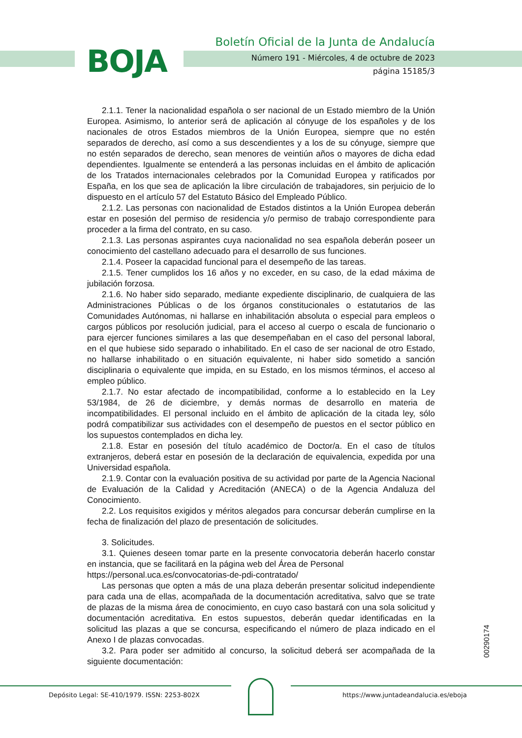BOJA
Boletín Oficial de la Junta de Andalucía
Número 191 - Miércoles, 4 de octubre de 2023
página 15185/3
2.1.1. Tener la nacionalidad española o ser nacional de un Estado miembro de la Unión Europea. Asimismo, lo anterior será de aplicación al cónyuge de los españoles y de los nacionales de otros Estados miembros de la Unión Europea, siempre que no estén separados de derecho, así como a sus descendientes y a los de su cónyuge, siempre que no estén separados de derecho, sean menores de veintiún años o mayores de dicha edad dependientes. Igualmente se entenderá a las personas incluidas en el ámbito de aplicación de los Tratados internacionales celebrados por la Comunidad Europea y ratificados por España, en los que sea de aplicación la libre circulación de trabajadores, sin perjuicio de lo dispuesto en el artículo 57 del Estatuto Básico del Empleado Público.
2.1.2. Las personas con nacionalidad de Estados distintos a la Unión Europea deberán estar en posesión del permiso de residencia y/o permiso de trabajo correspondiente para proceder a la firma del contrato, en su caso.
2.1.3. Las personas aspirantes cuya nacionalidad no sea española deberán poseer un conocimiento del castellano adecuado para el desarrollo de sus funciones.
2.1.4. Poseer la capacidad funcional para el desempeño de las tareas.
2.1.5. Tener cumplidos los 16 años y no exceder, en su caso, de la edad máxima de jubilación forzosa.
2.1.6. No haber sido separado, mediante expediente disciplinario, de cualquiera de las Administraciones Públicas o de los órganos constitucionales o estatutarios de las Comunidades Autónomas, ni hallarse en inhabilitación absoluta o especial para empleos o cargos públicos por resolución judicial, para el acceso al cuerpo o escala de funcionario o para ejercer funciones similares a las que desempeñaban en el caso del personal laboral, en el que hubiese sido separado o inhabilitado. En el caso de ser nacional de otro Estado, no hallarse inhabilitado o en situación equivalente, ni haber sido sometido a sanción disciplinaria o equivalente que impida, en su Estado, en los mismos términos, el acceso al empleo público.
2.1.7. No estar afectado de incompatibilidad, conforme a lo establecido en la Ley 53/1984, de 26 de diciembre, y demás normas de desarrollo en materia de incompatibilidades. El personal incluido en el ámbito de aplicación de la citada ley, sólo podrá compatibilizar sus actividades con el desempeño de puestos en el sector público en los supuestos contemplados en dicha ley.
2.1.8. Estar en posesión del título académico de Doctor/a. En el caso de títulos extranjeros, deberá estar en posesión de la declaración de equivalencia, expedida por una Universidad española.
2.1.9. Contar con la evaluación positiva de su actividad por parte de la Agencia Nacional de Evaluación de la Calidad y Acreditación (ANECA) o de la Agencia Andaluza del Conocimiento.
2.2. Los requisitos exigidos y méritos alegados para concursar deberán cumplirse en la fecha de finalización del plazo de presentación de solicitudes.
3. Solicitudes.
3.1. Quienes deseen tomar parte en la presente convocatoria deberán hacerlo constar en instancia, que se facilitará en la página web del Área de Personal
https://personal.uca.es/convocatorias-de-pdi-contratado/
Las personas que opten a más de una plaza deberán presentar solicitud independiente para cada una de ellas, acompañada de la documentación acreditativa, salvo que se trate de plazas de la misma área de conocimiento, en cuyo caso bastará con una sola solicitud y documentación acreditativa. En estos supuestos, deberán quedar identificadas en la solicitud las plazas a que se concursa, especificando el número de plaza indicado en el Anexo I de plazas convocadas.
3.2. Para poder ser admitido al concurso, la solicitud deberá ser acompañada de la siguiente documentación:
00290174
Depósito Legal: SE-410/1979. ISSN: 2253-802X
https://www.juntadeandalucia.es/eboja